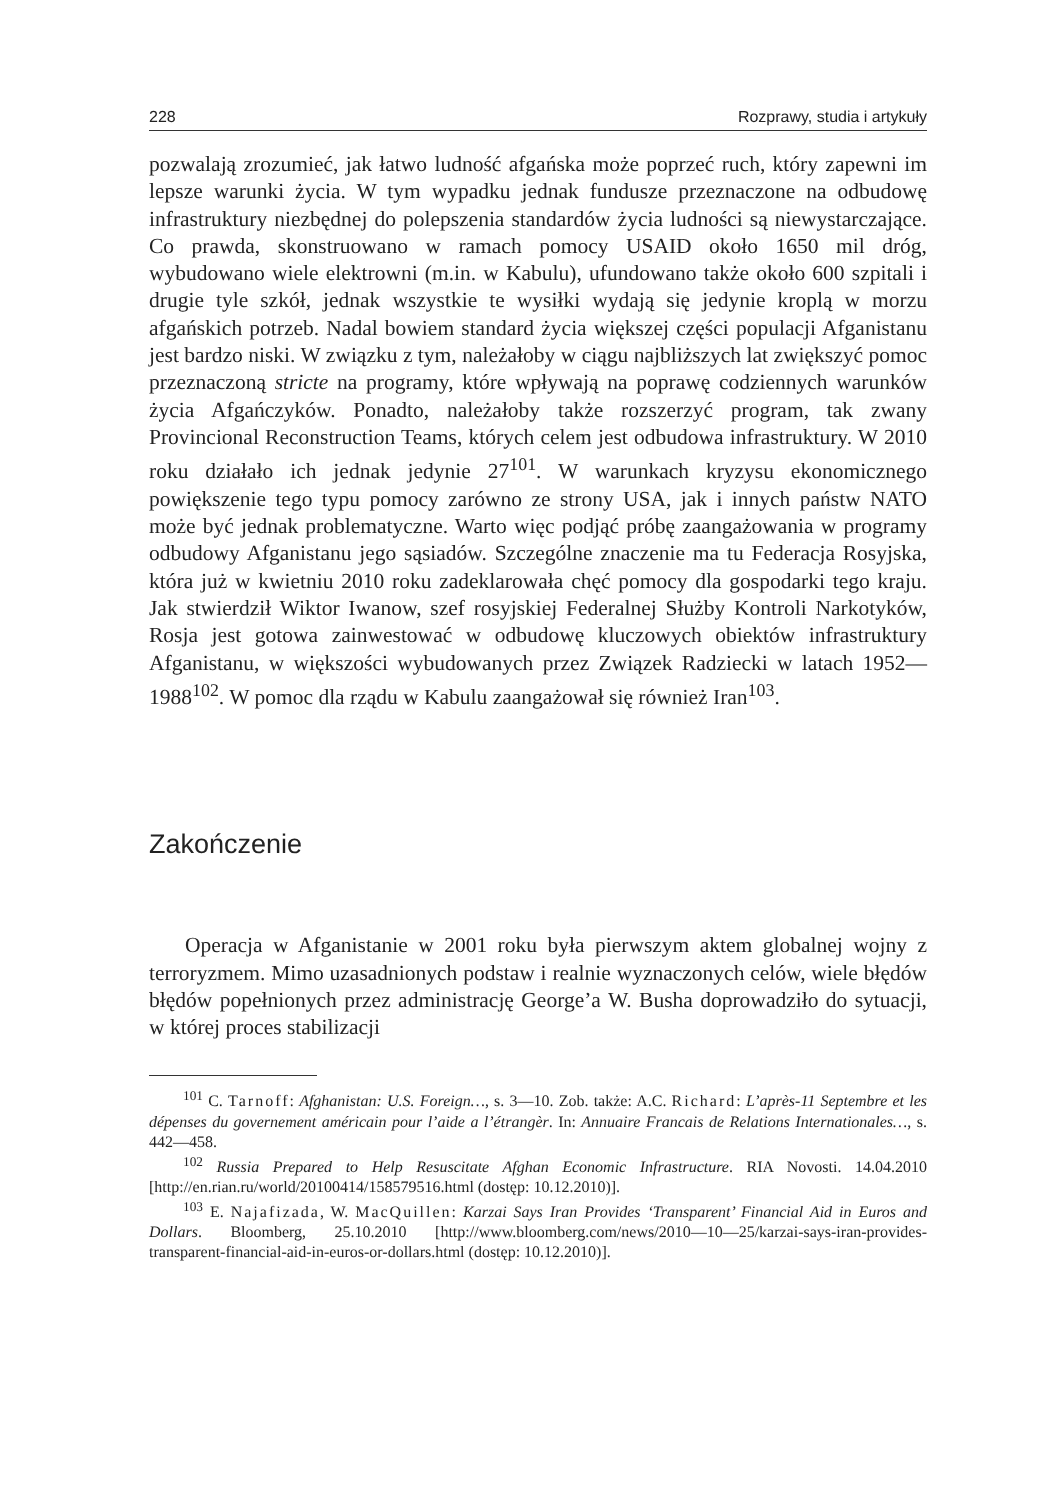228 Rozprawy, studia i artykuły
pozwalają zrozumieć, jak łatwo ludność afgańska może poprzeć ruch, który zapewni im lepsze warunki życia. W tym wypadku jednak fundusze przeznaczone na odbudowę infrastruktury niezbędnej do polepszenia standardów życia ludności są niewystarczające. Co prawda, skonstruowano w ramach pomocy USAID około 1650 mil dróg, wybudowano wiele elektrowni (m.in. w Kabulu), ufundowano także około 600 szpitali i drugie tyle szkół, jednak wszystkie te wysiłki wydają się jedynie kroplą w morzu afgańskich potrzeb. Nadal bowiem standard życia większej części populacji Afganistanu jest bardzo niski. W związku z tym, należałoby w ciągu najbliższych lat zwiększyć pomoc przeznaczoną stricte na programy, które wpływają na poprawę codziennych warunków życia Afgańczyków. Ponadto, należałoby także rozszerzyć program, tak zwany Provincional Reconstruction Teams, których celem jest odbudowa infrastruktury. W 2010 roku działało ich jednak jedynie 27<sup>101</sup>. W warunkach kryzysu ekonomicznego powiększenie tego typu pomocy zarówno ze strony USA, jak i innych państw NATO może być jednak problematyczne. Warto więc podjąć próbę zaangażowania w programy odbudowy Afganistanu jego sąsiadów. Szczególne znaczenie ma tu Federacja Rosyjska, która już w kwietniu 2010 roku zadeklarowała chęć pomocy dla gospodarki tego kraju. Jak stwierdził Wiktor Iwanow, szef rosyjskiej Federalnej Służby Kontroli Narkotyków, Rosja jest gotowa zainwestować w odbudowę kluczowych obiektów infrastruktury Afganistanu, w większości wybudowanych przez Związek Radziecki w latach 1952—1988<sup>102</sup>. W pomoc dla rządu w Kabulu zaangażował się również Iran<sup>103</sup>.
Zakończenie
Operacja w Afganistanie w 2001 roku była pierwszym aktem globalnej wojny z terroryzmem. Mimo uzasadnionych podstaw i realnie wyznaczonych celów, wiele błędów błędów popełnionych przez administrację George’a W. Busha doprowadziło do sytuacji, w której proces stabilizacji
<sup>101</sup> C. Tarnoff: Afghanistan: U.S. Foreign…, s. 3—10. Zob. także: A.C. Richard: L’après-11 Septembre et les dépenses du governement américain pour l’aide a l’étrangèr. In: Annuaire Francais de Relations Internationales…, s. 442—458.
<sup>102</sup> Russia Prepared to Help Resuscitate Afghan Economic Infrastructure. RIA Novosti. 14.04.2010 [http://en.rian.ru/world/20100414/158579516.html (dostęp: 10.12.2010)].
<sup>103</sup> E. Najafizada, W. MacQuillen: Karzai Says Iran Provides ‘Transparent’ Financial Aid in Euros and Dollars. Bloomberg, 25.10.2010 [http://www.bloomberg.com/news/2010—10—25/karzai-says-iran-provides-transparent-financial-aid-in-euros-or-dollars.html (dostęp: 10.12.2010)].